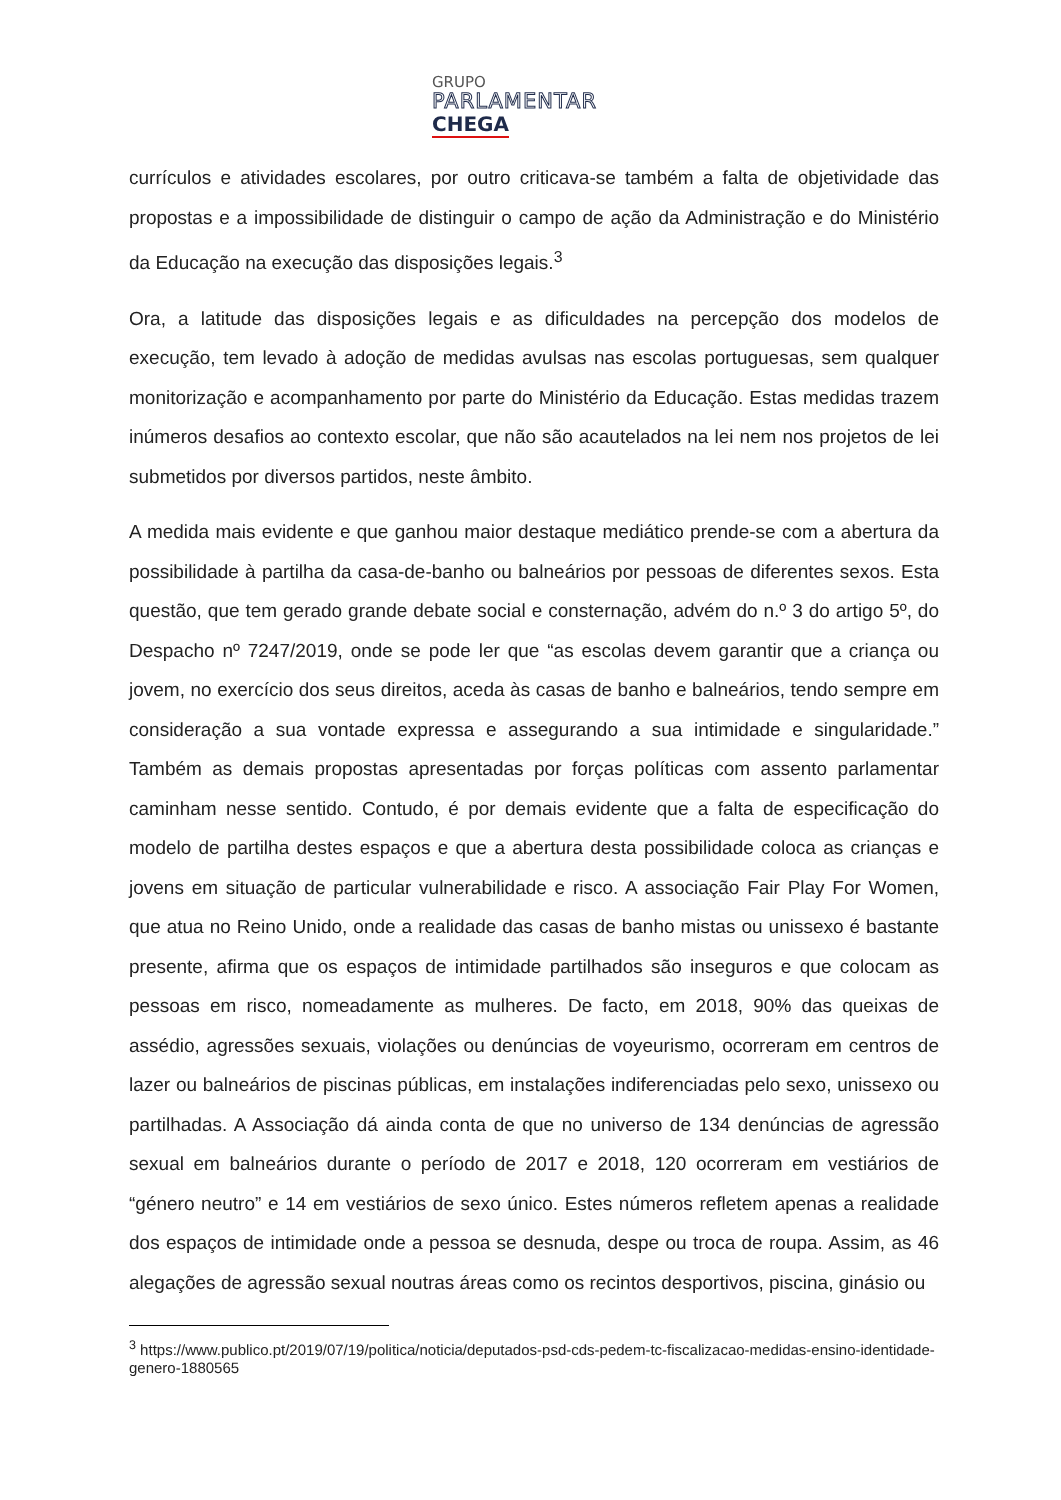GRUPO
PARLAMENTAR
CHEGA
currículos e atividades escolares, por outro criticava-se também a falta de objetividade das propostas e a impossibilidade de distinguir o campo de ação da Administração e do Ministério da Educação na execução das disposições legais.<sup>3</sup>
Ora, a latitude das disposições legais e as dificuldades na percepção dos modelos de execução, tem levado à adoção de medidas avulsas nas escolas portuguesas, sem qualquer monitorização e acompanhamento por parte do Ministério da Educação. Estas medidas trazem inúmeros desafios ao contexto escolar, que não são acautelados na lei nem nos projetos de lei submetidos por diversos partidos, neste âmbito.
A medida mais evidente e que ganhou maior destaque mediático prende-se com a abertura da possibilidade à partilha da casa-de-banho ou balneários por pessoas de diferentes sexos. Esta questão, que tem gerado grande debate social e consternação, advém do n.º 3 do artigo 5º, do Despacho nº 7247/2019, onde se pode ler que “as escolas devem garantir que a criança ou jovem, no exercício dos seus direitos, aceda às casas de banho e balneários, tendo sempre em consideração a sua vontade expressa e assegurando a sua intimidade e singularidade.” Também as demais propostas apresentadas por forças políticas com assento parlamentar caminham nesse sentido. Contudo, é por demais evidente que a falta de especificação do modelo de partilha destes espaços e que a abertura desta possibilidade coloca as crianças e jovens em situação de particular vulnerabilidade e risco. A associação Fair Play For Women, que atua no Reino Unido, onde a realidade das casas de banho mistas ou unissexo é bastante presente, afirma que os espaços de intimidade partilhados são inseguros e que colocam as pessoas em risco, nomeadamente as mulheres. De facto, em 2018, 90% das queixas de assédio, agressões sexuais, violações ou denúncias de voyeurismo, ocorreram em centros de lazer ou balneários de piscinas públicas, em instalações indiferenciadas pelo sexo, unissexo ou partilhadas. A Associação dá ainda conta de que no universo de 134 denúncias de agressão sexual em balneários durante o período de 2017 e 2018, 120 ocorreram em vestiários de “género neutro” e 14 em vestiários de sexo único. Estes números refletem apenas a realidade dos espaços de intimidade onde a pessoa se desnuda, despe ou troca de roupa. Assim, as 46 alegações de agressão sexual noutras áreas como os recintos desportivos, piscina, ginásio ou
<sup>3</sup> https://www.publico.pt/2019/07/19/politica/noticia/deputados-psd-cds-pedem-tc-fiscalizacao-medidas-ensino-identidade-genero-1880565